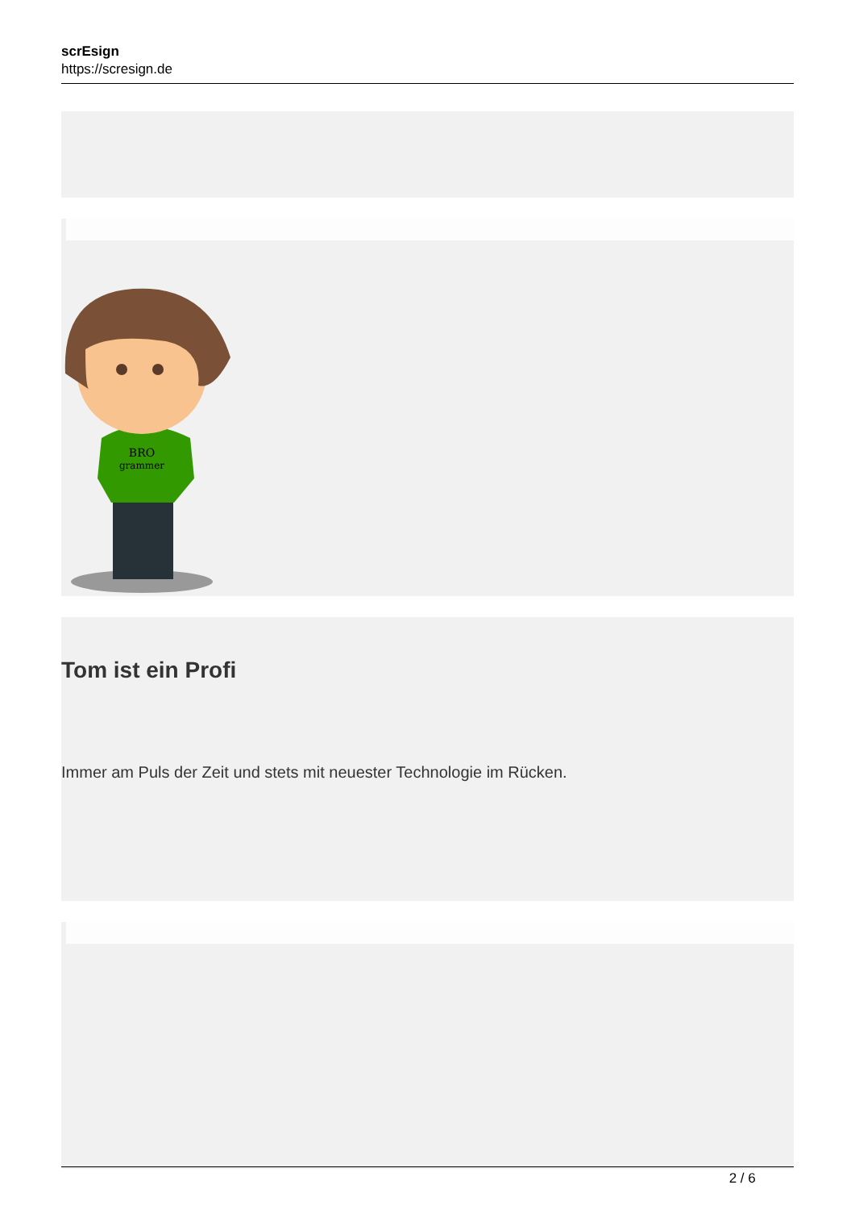scrEsign
https://scresign.de
BRO
grammer
Tom ist ein Profi
Immer am Puls der Zeit und stets mit neuester Technologie im Rücken.
2 / 6